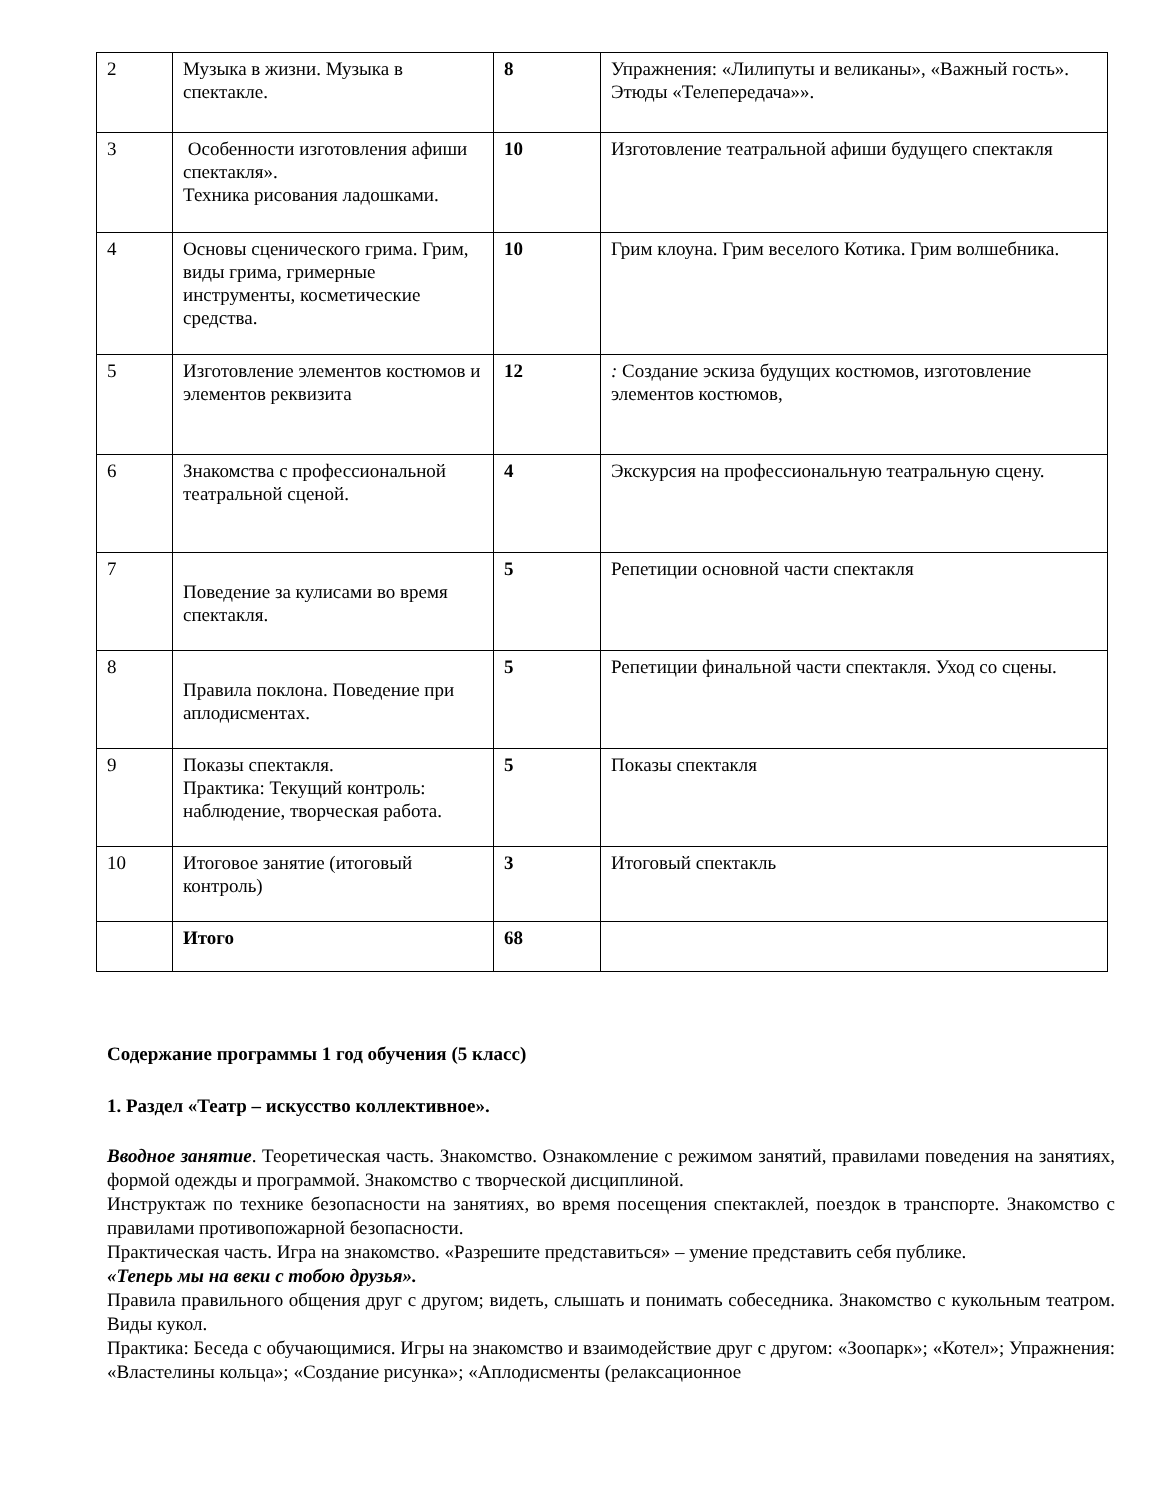| 2 | Музыка в жизни. Музыка в спектакле. | 8 | Упражнения: «Лилипуты и великаны», «Важный гость». Этюды «Телепередача»». |
| 3 | Особенности изготовления афиши спектакля». Техника рисования ладошками. | 10 | Изготовление театральной афиши будущего спектакля |
| 4 | Основы сценического грима. Грим, виды грима, гримерные инструменты, косметические средства. | 10 | Грим клоуна. Грим веселого Котика. Грим волшебника. |
| 5 | Изготовление элементов костюмов и элементов реквизита | 12 | : Создание эскиза будущих костюмов, изготовление элементов костюмов, |
| 6 | Знакомства с профессиональной театральной сценой. | 4 | Экскурсия на профессиональную театральную сцену. |
| 7 | Поведение за кулисами во время спектакля. | 5 | Репетиции основной части спектакля |
| 8 | Правила поклона. Поведение при аплодисментах. | 5 | Репетиции финальной части спектакля. Уход со сцены. |
| 9 | Показы спектакля. Практика: Текущий контроль: наблюдение, творческая работа. | 5 | Показы спектакля |
| 10 | Итоговое занятие (итоговый контроль) | 3 | Итоговый спектакль |
| | Итого | 68 | |
Содержание программы 1 год обучения (5 класс)
1. Раздел «Театр – искусство коллективное».
Вводное занятие. Теоретическая часть. Знакомство. Ознакомление с режимом занятий, правилами поведения на занятиях, формой одежды и программой. Знакомство с творческой дисциплиной.
Инструктаж по технике безопасности на занятиях, во время посещения спектаклей, поездок в транспорте. Знакомство с правилами противопожарной безопасности.
Практическая часть. Игра на знакомство. «Разрешите представиться» – умение представить себя публике.
«Теперь мы на веки с тобою друзья».
Правила правильного общения друг с другом; видеть, слышать и понимать собеседника. Знакомство с кукольным театром. Виды кукол.
Практика: Беседа с обучающимися. Игры на знакомство и взаимодействие друг с другом: «Зоопарк»; «Котел»; Упражнения: «Властелины кольца»; «Создание рисунка»; «Аплодисменты (релаксационное